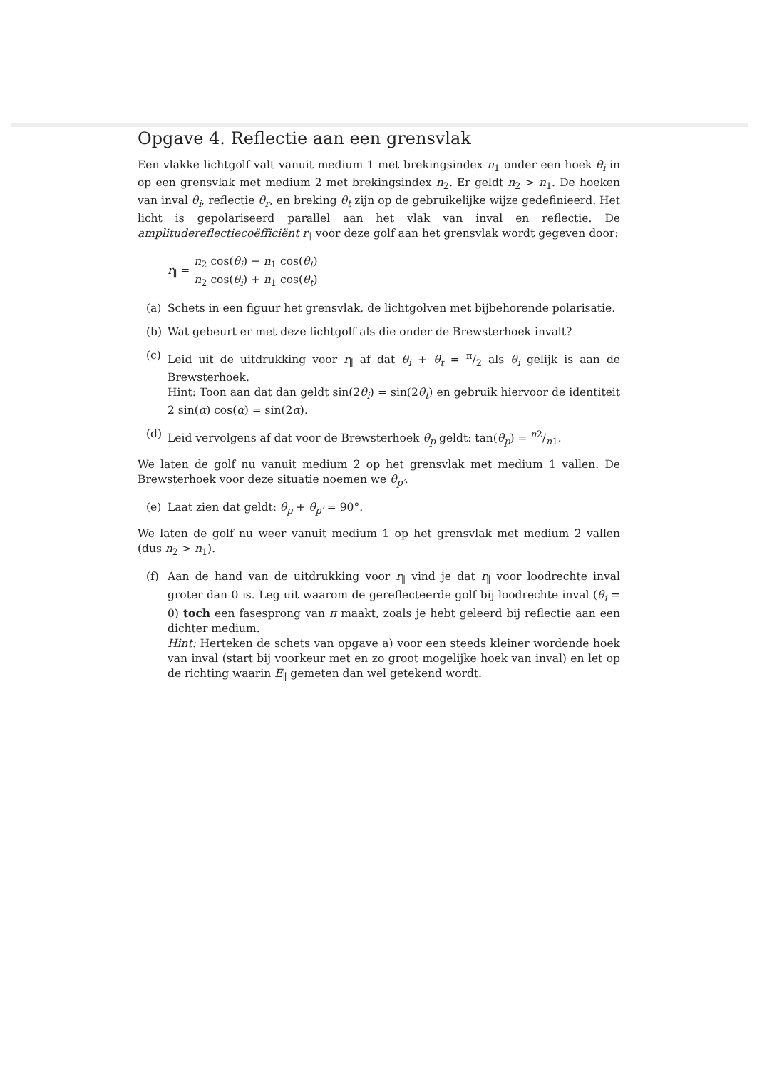Opgave 4. Reflectie aan een grensvlak
Een vlakke lichtgolf valt vanuit medium 1 met brekingsindex n<sub>1</sub> onder een hoek θ<sub>i</sub> in op een grensvlak met medium 2 met brekingsindex n<sub>2</sub>. Er geldt n<sub>2</sub> > n<sub>1</sub>. De hoeken van inval θ<sub>i</sub>, reflectie θ<sub>r</sub>, en breking θ<sub>t</sub> zijn op de gebruikelijke wijze gedefinieerd. Het licht is gepolariseerd parallel aan het vlak van inval en reflectie. De amplitudereflectiecoëfficiënt r<sub>∥</sub> voor deze golf aan het grensvlak wordt gegeven door:
r<sub>∥</sub> = n<sub>2</sub> cos(θ<sub>i</sub>) − n<sub>1</sub> cos(θ<sub>t</sub>) n<sub>2</sub> cos(θ<sub>i</sub>) + n<sub>1</sub> cos(θ<sub>t</sub>)
(a) Schets in een figuur het grensvlak, de lichtgolven met bijbehorende polarisatie.
(b) Wat gebeurt er met deze lichtgolf als die onder de Brewsterhoek invalt?
(c) Leid uit de uitdrukking voor r<sub>∥</sub> af dat θ<sub>i</sub> + θ<sub>t</sub> = π/2 als θ<sub>i</sub> gelijk is aan de Brewsterhoek.
Hint: Toon aan dat dan geldt sin(2θ<sub>i</sub>) = sin(2θ<sub>t</sub>) en gebruik hiervoor de identiteit 2 sin(α) cos(α) = sin(2α).
(d) Leid vervolgens af dat voor de Brewsterhoek θ<sub>p</sub> geldt: tan(θ<sub>p</sub>) = n2/n1.
We laten de golf nu vanuit medium 2 op het grensvlak met medium 1 vallen. De Brewsterhoek voor deze situatie noemen we θ<sub>p′</sub>.
(e) Laat zien dat geldt: θ<sub>p</sub> + θ<sub>p′</sub> = 90°.
We laten de golf nu weer vanuit medium 1 op het grensvlak met medium 2 vallen (dus n<sub>2</sub> > n<sub>1</sub>).
(f) Aan de hand van de uitdrukking voor r<sub>∥</sub> vind je dat r<sub>∥</sub> voor loodrechte inval groter dan 0 is. Leg uit waarom de gereflecteerde golf bij loodrechte inval (θ<sub>i</sub> = 0) toch een fasesprong van π maakt, zoals je hebt geleerd bij reflectie aan een dichter medium.
Hint: Herteken de schets van opgave a) voor een steeds kleiner wordende hoek van inval (start bij voorkeur met en zo groot mogelijke hoek van inval) en let op de richting waarin E<sub>∥</sub> gemeten dan wel getekend wordt.